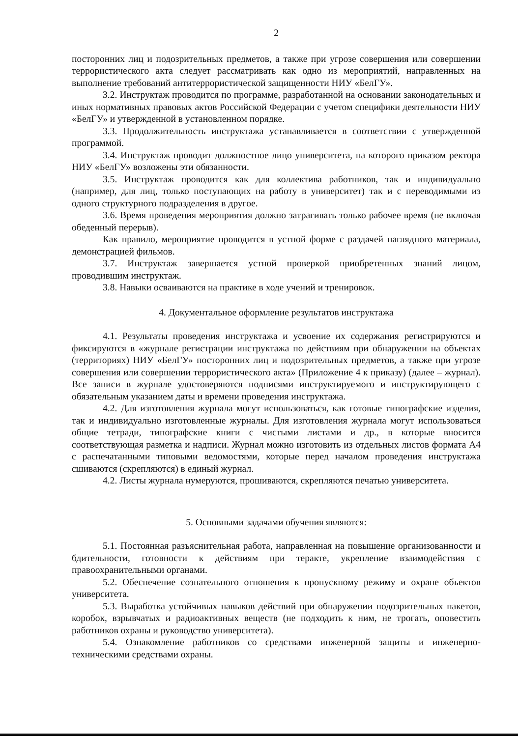2
посторонних лиц и подозрительных предметов, а также при угрозе совершения или совершении террористического акта следует рассматривать как одно из мероприятий, направленных на выполнение требований антитеррористической защищенности НИУ «БелГУ».
3.2. Инструктаж проводится по программе, разработанной на основании законодательных и иных нормативных правовых актов Российской Федерации с учетом специфики деятельности НИУ «БелГУ» и утвержденной в установленном порядке.
3.3. Продолжительность инструктажа устанавливается в соответствии с утвержденной программой.
3.4. Инструктаж проводит должностное лицо университета, на которого приказом ректора НИУ «БелГУ» возложены эти обязанности.
3.5. Инструктаж проводится как для коллектива работников, так и индивидуально (например, для лиц, только поступающих на работу в университет) так и с переводимыми из одного структурного подразделения в другое.
3.6. Время проведения мероприятия должно затрагивать только рабочее время (не включая обеденный перерыв).
Как правило, мероприятие проводится в устной форме с раздачей наглядного материала, демонстрацией фильмов.
3.7. Инструктаж завершается устной проверкой приобретенных знаний лицом, проводившим инструктаж.
3.8. Навыки осваиваются на практике в ходе учений и тренировок.
4. Документальное оформление результатов инструктажа
4.1. Результаты проведения инструктажа и усвоение их содержания регистрируются и фиксируются в «журнале регистрации инструктажа по действиям при обнаружении на объектах (территориях) НИУ «БелГУ» посторонних лиц и подозрительных предметов, а также при угрозе совершения или совершении террористического акта» (Приложение 4 к приказу) (далее – журнал). Все записи в журнале удостоверяются подписями инструктируемого и инструктирующего с обязательным указанием даты и времени проведения инструктажа.
4.2. Для изготовления журнала могут использоваться, как готовые типографские изделия, так и индивидуально изготовленные журналы. Для изготовления журнала могут использоваться общие тетради, типографские книги с чистыми листами и др., в которые вносится соответствующая разметка и надписи. Журнал можно изготовить из отдельных листов формата А4 с распечатанными типовыми ведомостями, которые перед началом проведения инструктажа сшиваются (скрепляются) в единый журнал.
4.2. Листы журнала нумеруются, прошиваются, скрепляются печатью университета.
5. Основными задачами обучения являются:
5.1. Постоянная разъяснительная работа, направленная на повышение организованности и бдительности, готовности к действиям при теракте, укрепление взаимодействия с правоохранительными органами.
5.2. Обеспечение сознательного отношения к пропускному режиму и охране объектов университета.
5.3. Выработка устойчивых навыков действий при обнаружении подозрительных пакетов, коробок, взрывчатых и радиоактивных веществ (не подходить к ним, не трогать, оповестить работников охраны и руководство университета).
5.4. Ознакомление работников со средствами инженерной защиты и инженерно-техническими средствами охраны.